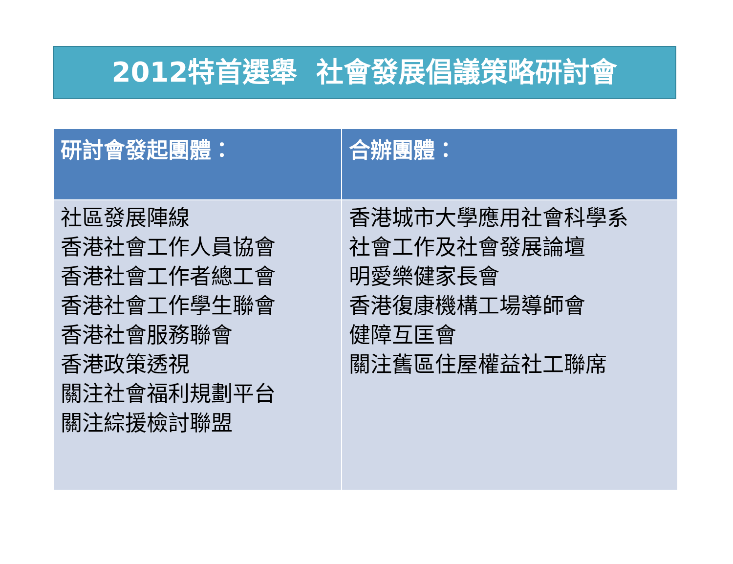2012特首選舉 社會發展倡議策略研討會
| 研討會發起團體： | 合辦團體： |
| --- | --- |
| 社區發展陣線 香港社會工作人員協會 香港社會工作者總工會 香港社會工作學生聯會 香港社會服務聯會 香港政策透視 關注社會福利規劃平台 關注綜援檢討聯盟 | 香港城市大學應用社會科學系 社會工作及社會發展論壇 明愛樂健家長會 香港復康機構工場導師會 健障互匡會 關注舊區住屋權益社工聯席 |